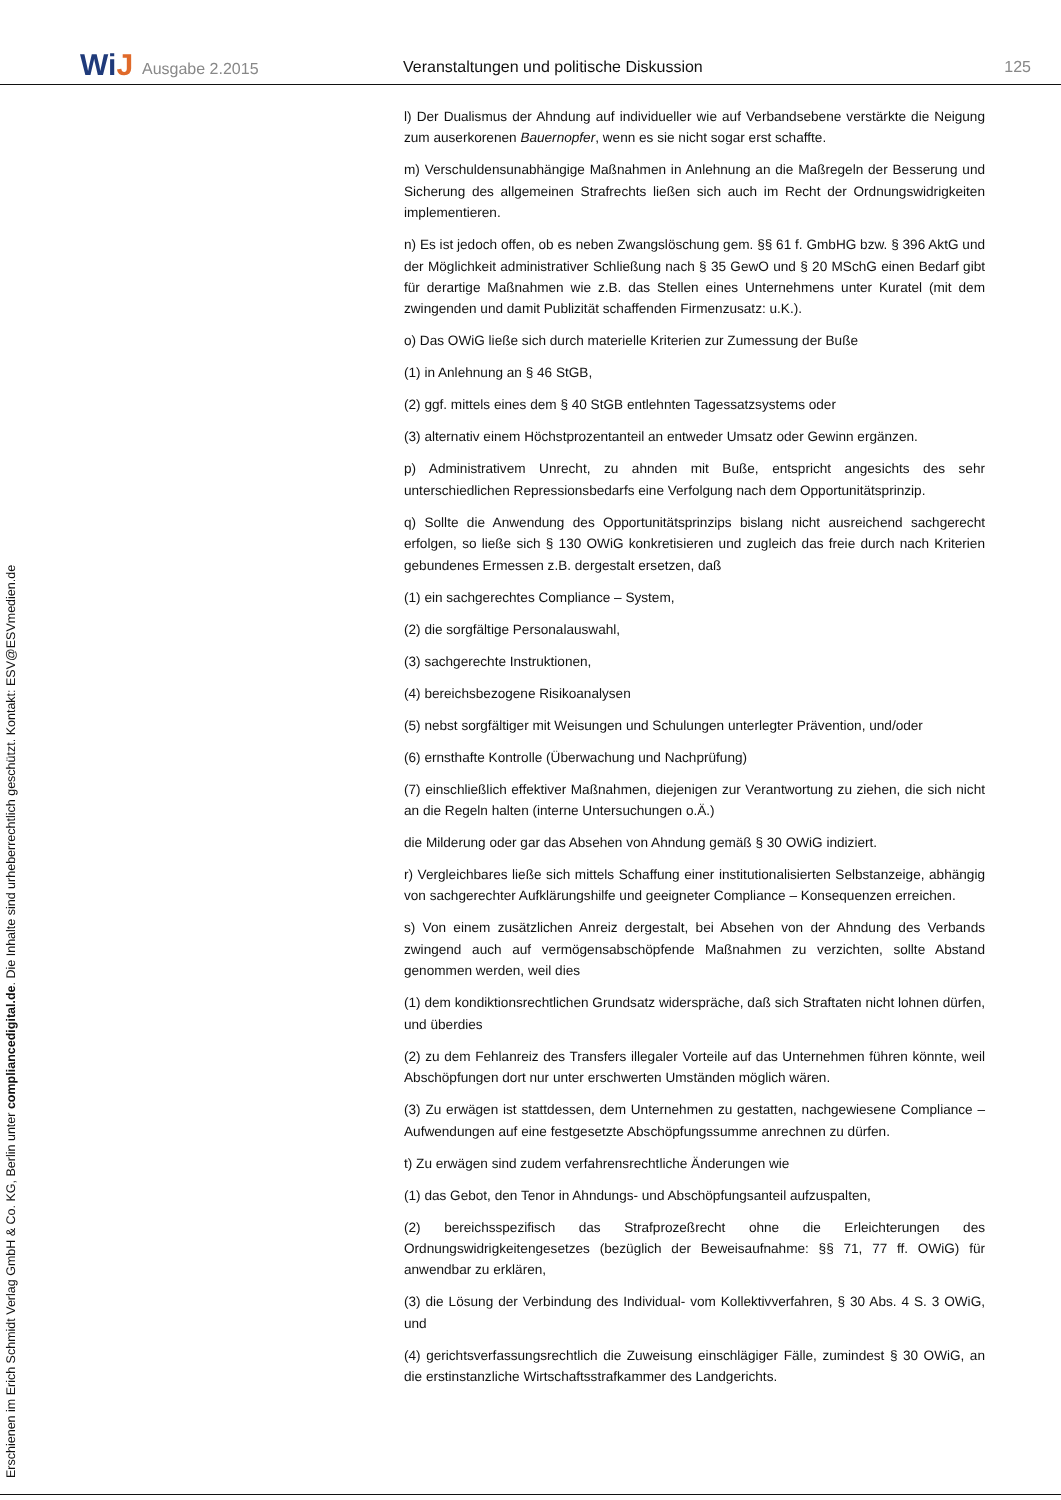WiJ Ausgabe 2.2015
Veranstaltungen und politische Diskussion
125
l) Der Dualismus der Ahndung auf individueller wie auf Verbandsebene verstärkte die Neigung zum auserkorenen Bauernopfer, wenn es sie nicht sogar erst schaffte.
m) Verschuldensunabhängige Maßnahmen in Anlehnung an die Maßregeln der Besserung und Sicherung des allgemeinen Strafrechts ließen sich auch im Recht der Ordnungswidrigkeiten implementieren.
n) Es ist jedoch offen, ob es neben Zwangslöschung gem. §§ 61 f. GmbHG bzw. § 396 AktG und der Möglichkeit administrativer Schließung nach § 35 GewO und § 20 MSchG einen Bedarf gibt für derartige Maßnahmen wie z.B. das Stellen eines Unternehmens unter Kuratel (mit dem zwingenden und damit Publizität schaffenden Firmenzusatz: u.K.).
o) Das OWiG ließe sich durch materielle Kriterien zur Zumessung der Buße
(1) in Anlehnung an § 46 StGB,
(2) ggf. mittels eines dem § 40 StGB entlehnten Tagessatzsystems oder
(3) alternativ einem Höchstprozentanteil an entweder Umsatz oder Gewinn ergänzen.
p) Administrativem Unrecht, zu ahnden mit Buße, entspricht angesichts des sehr unterschiedlichen Repressionsbedarfs eine Verfolgung nach dem Opportunitätsprinzip.
q) Sollte die Anwendung des Opportunitätsprinzips bislang nicht ausreichend sachgerecht erfolgen, so ließe sich § 130 OWiG konkretisieren und zugleich das freie durch nach Kriterien gebundenes Ermessen z.B. dergestalt ersetzen, daß
(1) ein sachgerechtes Compliance – System,
(2) die sorgfältige Personalauswahl,
(3) sachgerechte Instruktionen,
(4) bereichsbezogene Risikoanalysen
(5) nebst sorgfältiger mit Weisungen und Schulungen unterlegter Prävention, und/oder
(6) ernsthafte Kontrolle (Überwachung und Nachprüfung)
(7) einschließlich effektiver Maßnahmen, diejenigen zur Verantwortung zu ziehen, die sich nicht an die Regeln halten (interne Untersuchungen o.Ä.)
die Milderung oder gar das Absehen von Ahndung gemäß § 30 OWiG indiziert.
r) Vergleichbares ließe sich mittels Schaffung einer institutionalisierten Selbstanzeige, abhängig von sachgerechter Aufklärungshilfe und geeigneter Compliance – Konsequenzen erreichen.
s) Von einem zusätzlichen Anreiz dergestalt, bei Absehen von der Ahndung des Verbands zwingend auch auf vermögensabschöpfende Maßnahmen zu verzichten, sollte Abstand genommen werden, weil dies
(1) dem kondiktionsrechtlichen Grundsatz widerspräche, daß sich Straftaten nicht lohnen dürfen, und überdies
(2) zu dem Fehlanreiz des Transfers illegaler Vorteile auf das Unternehmen führen könnte, weil Abschöpfungen dort nur unter erschwerten Umständen möglich wären.
(3) Zu erwägen ist stattdessen, dem Unternehmen zu gestatten, nachgewiesene Compliance – Aufwendungen auf eine festgesetzte Abschöpfungssumme anrechnen zu dürfen.
t) Zu erwägen sind zudem verfahrensrechtliche Änderungen wie
(1) das Gebot, den Tenor in Ahndungs- und Abschöpfungsanteil aufzuspalten,
(2) bereichsspezifisch das Strafprozeßrecht ohne die Erleichterungen des Ordnungswidrigkeitengesetzes (bezüglich der Beweisaufnahme: §§ 71, 77 ff. OWiG) für anwendbar zu erklären,
(3) die Lösung der Verbindung des Individual- vom Kollektivverfahren, § 30 Abs. 4 S. 3 OWiG, und
(4) gerichtsverfassungsrechtlich die Zuweisung einschlägiger Fälle, zumindest § 30 OWiG, an die erstinstanzliche Wirtschaftsstrafkammer des Landgerichts.
Erschienen im Erich Schmidt Verlag GmbH & Co. KG, Berlin unter compliancedigital.de. Die Inhalte sind urheberrechtlich geschützt. Kontakt: ESV@ESVmedien.de